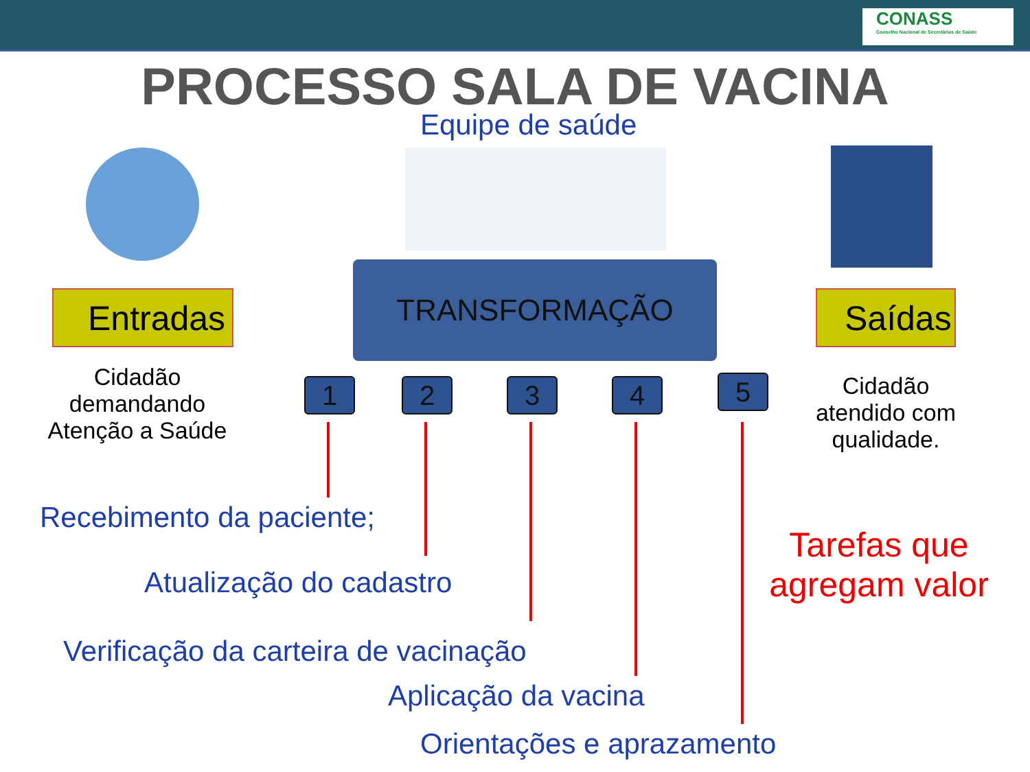CONASS
Conselho Nacional de Secretários de Saúde
PROCESSO SALA DE VACINA
Equipe de saúde
Entradas
TRANSFORMAÇÃO
Saídas
Cidadão demandando Atenção a Saúde
1 2 3 4 5
Cidadão atendido com qualidade.
Recebimento da paciente;
Tarefas que agregam valor
Atualização do cadastro
Verificação da carteira de vacinação
Aplicação da vacina
Orientações e aprazamento